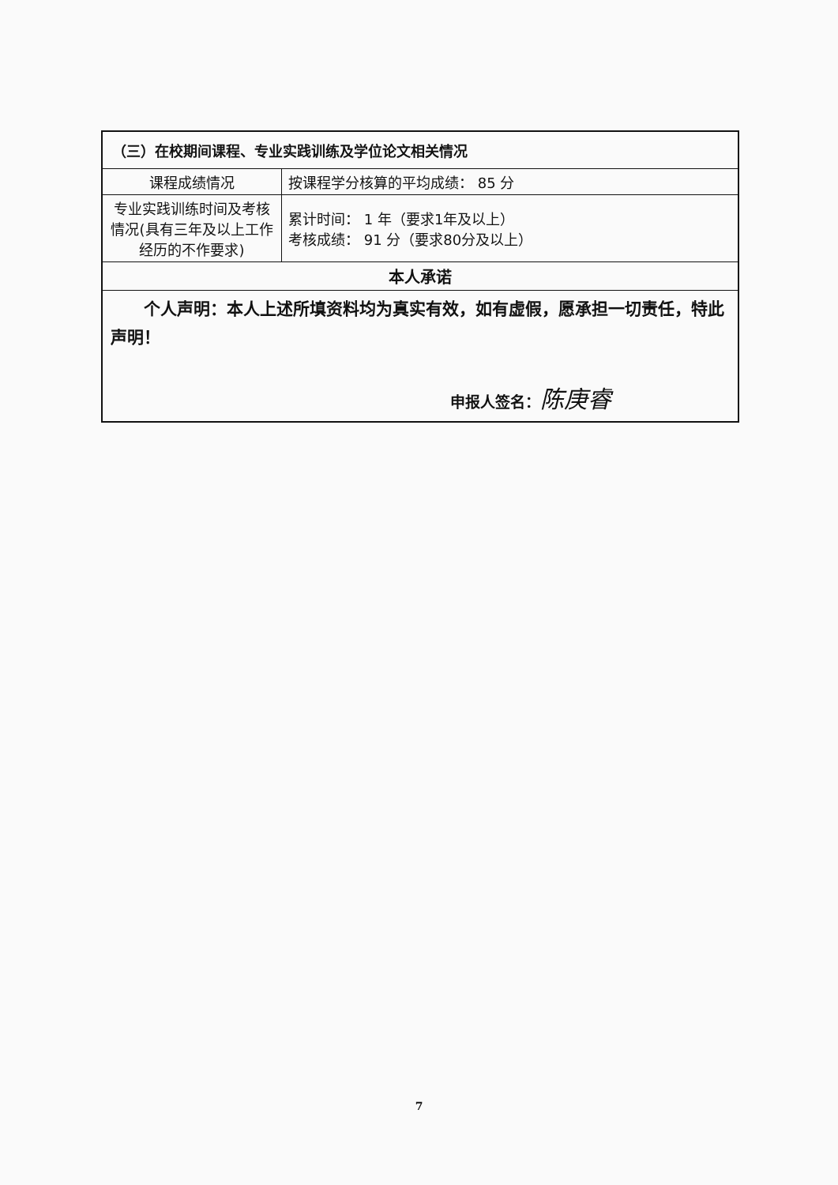| （三）在校期间课程、专业实践训练及学位论文相关情况 | |
| 课程成绩情况 | 按课程学分核算的平均成绩： 85 分 |
| 专业实践训练时间及考核情况(具有三年及以上工作经历的不作要求) | 累计时间： 1 年（要求1年及以上） 考核成绩： 91 分（要求80分及以上） |
| 本人承诺 | |
| 个人声明：本人上述所填资料均为真实有效，如有虚假，愿承担一切责任，特此声明！ 申报人签名： 陈庚睿 | |
7